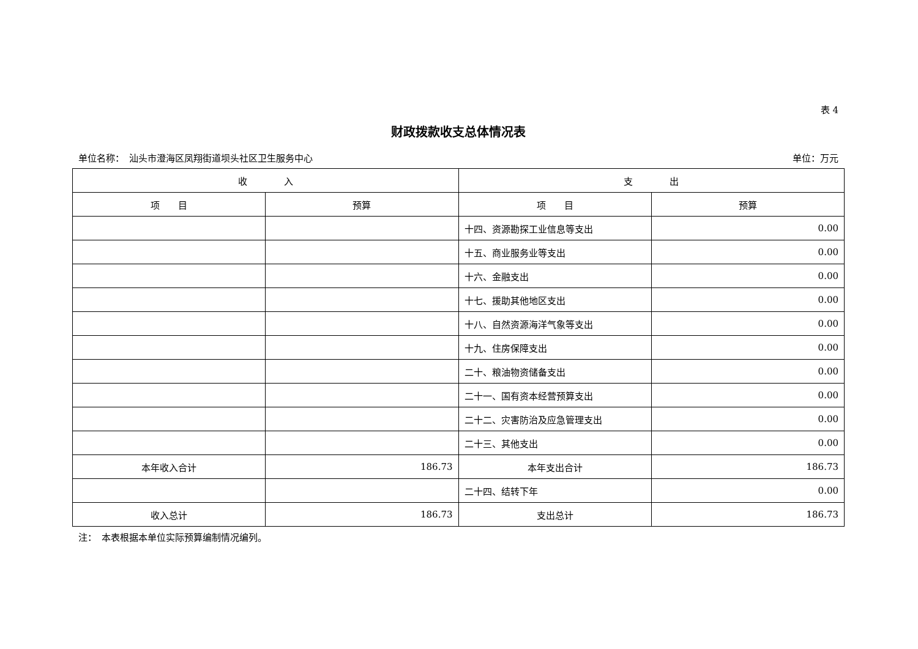表 4
财政拨款收支总体情况表
单位名称：　汕头市澄海区凤翔街道坝头社区卫生服务中心 单位：万元
| 收 入 | | 支 出 | |
| --- | --- | --- | --- |
| 项 目 | 预算 | 项 目 | 预算 |
| | | 十四、资源勘探工业信息等支出 | 0.00 |
| | | 十五、商业服务业等支出 | 0.00 |
| | | 十六、金融支出 | 0.00 |
| | | 十七、援助其他地区支出 | 0.00 |
| | | 十八、自然资源海洋气象等支出 | 0.00 |
| | | 十九、住房保障支出 | 0.00 |
| | | 二十、粮油物资储备支出 | 0.00 |
| | | 二十一、国有资本经营预算支出 | 0.00 |
| | | 二十二、灾害防治及应急管理支出 | 0.00 |
| | | 二十三、其他支出 | 0.00 |
| 本年收入合计 | 186.73 | 本年支出合计 | 186.73 |
| | | 二十四、结转下年 | 0.00 |
| 收入总计 | 186.73 | 支出总计 | 186.73 |
注：　本表根据本单位实际预算编制情况编列。